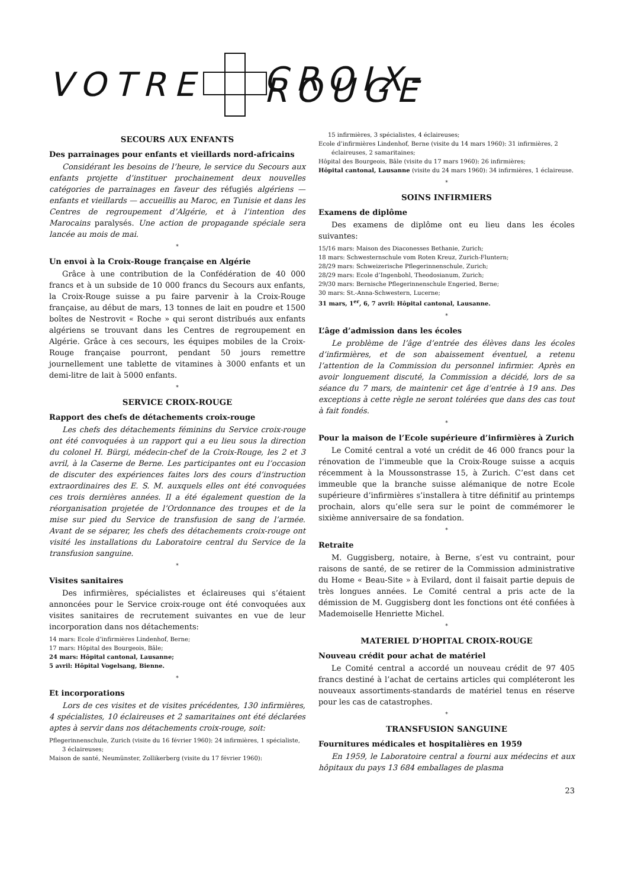VOTRE CROIX-ROUGE
SECOURS AUX ENFANTS
Des parrainages pour enfants et vieillards nord-africains
Considérant les besoins de l’heure, le service du Secours aux enfants projette d’instituer prochainement deux nouvelles catégories de parrainages en faveur des réfugiés algériens — enfants et vieillards — accueillis au Maroc, en Tunisie et dans les Centres de regroupement d’Algérie, et à l’intention des Marocains paralysés. Une action de propagande spéciale sera lancée au mois de mai.
*
Un envoi à la Croix-Rouge française en Algérie
Grâce à une contribution de la Confédération de 40 000 francs et à un subside de 10 000 francs du Secours aux enfants, la Croix-Rouge suisse a pu faire parvenir à la Croix-Rouge française, au début de mars, 13 tonnes de lait en poudre et 1500 boîtes de Nestrovit « Roche » qui seront distribués aux enfants algériens se trouvant dans les Centres de regroupement en Algérie. Grâce à ces secours, les équipes mobiles de la Croix-Rouge française pourront, pendant 50 jours remettre journellement une tablette de vitamines à 3000 enfants et un demi-litre de lait à 5000 enfants.
*
SERVICE CROIX-ROUGE
Rapport des chefs de détachements croix-rouge
Les chefs des détachements féminins du Service croix-rouge ont été convoquées à un rapport qui a eu lieu sous la direction du colonel H. Bürgi, médecin-chef de la Croix-Rouge, les 2 et 3 avril, à la Caserne de Berne. Les participantes ont eu l’occasion de discuter des expériences faites lors des cours d’instruction extraordinaires des E. S. M. auxquels elles ont été convoquées ces trois dernières années. Il a été également question de la réorganisation projetée de l’Ordonnance des troupes et de la mise sur pied du Service de transfusion de sang de l’armée. Avant de se séparer, les chefs des détachements croix-rouge ont visité les installations du Laboratoire central du Service de la transfusion sanguine.
*
Visites sanitaires
Des infirmières, spécialistes et éclaireuses qui s’étaient annoncées pour le Service croix-rouge ont été convoquées aux visites sanitaires de recrutement suivantes en vue de leur incorporation dans nos détachements:
14 mars: Ecole d’infirmières Lindenhof, Berne;
17 mars: Hôpital des Bourgeois, Bâle;
24 mars: Hôpital cantonal, Lausanne;
5 avril: Hôpital Vogelsang, Bienne.
*
Et incorporations
Lors de ces visites et de visites précédentes, 130 infirmières, 4 spécialistes, 10 éclaireuses et 2 samaritaines ont été déclarées aptes à servir dans nos détachements croix-rouge, soit:
Pflegerinnenschule, Zurich (visite du 16 février 1960): 24 infirmières, 1 spécialiste, 3 éclaireuses;
Maison de santé, Neumünster, Zollikerberg (visite du 17 février 1960):
15 infirmières, 3 spécialistes, 4 éclaireuses;
Ecole d’infirmières Lindenhof, Berne (visite du 14 mars 1960): 31 infirmières, 2 éclaireuses, 2 samaritaines;
Hôpital des Bourgeois, Bâle (visite du 17 mars 1960): 26 infirmières;
Hôpital cantonal, Lausanne (visite du 24 mars 1960): 34 infirmières, 1 éclaireuse.
*
SOINS INFIRMIERS
Examens de diplôme
Des examens de diplôme ont eu lieu dans les écoles suivantes:
15/16 mars: Maison des Diaconesses Bethanie, Zurich;
18 mars: Schwesternschule vom Roten Kreuz, Zurich-Fluntern;
28/29 mars: Schweizerische Pflegerinnenschule, Zurich;
28/29 mars: Ecole d’Ingenbohl, Theodosianum, Zurich;
29/30 mars: Bernische Pflegerinnenschule Engeried, Berne;
30 mars: St.-Anna-Schwestern, Lucerne;
31 mars, 1<sup>er</sup>, 6, 7 avril: Hôpital cantonal, Lausanne.
*
L’âge d’admission dans les écoles
Le problème de l’âge d’entrée des élèves dans les écoles d’infirmières, et de son abaissement éventuel, a retenu l’attention de la Commission du personnel infirmier. Après en avoir longuement discuté, la Commission a décidé, lors de sa séance du 7 mars, de maintenir cet âge d’entrée à 19 ans. Des exceptions à cette règle ne seront tolérées que dans des cas tout à fait fondés.
*
Pour la maison de l’Ecole supérieure d’infirmières à Zurich
Le Comité central a voté un crédit de 46 000 francs pour la rénovation de l’immeuble que la Croix-Rouge suisse a acquis récemment à la Moussonstrasse 15, à Zurich. C’est dans cet immeuble que la branche suisse alémanique de notre Ecole supérieure d’infirmières s’installera à titre définitif au printemps prochain, alors qu’elle sera sur le point de commémorer le sixième anniversaire de sa fondation.
*
Retraite
M. Guggisberg, notaire, à Berne, s’est vu contraint, pour raisons de santé, de se retirer de la Commission administrative du Home « Beau-Site » à Evilard, dont il faisait partie depuis de très longues années. Le Comité central a pris acte de la démission de M. Guggisberg dont les fonctions ont été confiées à Mademoiselle Henriette Michel.
*
MATERIEL D’HOPITAL CROIX-ROUGE
Nouveau crédit pour achat de matériel
Le Comité central a accordé un nouveau crédit de 97 405 francs destiné à l’achat de certains articles qui compléteront les nouveaux assortiments-standards de matériel tenus en réserve pour les cas de catastrophes.
*
TRANSFUSION SANGUINE
Fournitures médicales et hospitalières en 1959
En 1959, le Laboratoire central a fourni aux médecins et aux hôpitaux du pays 13 684 emballages de plasma
23